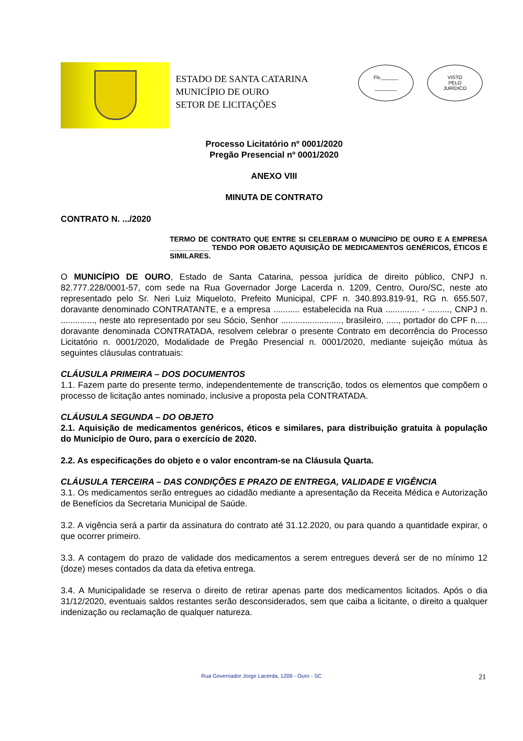ESTADO DE SANTA CATARINA
MUNICÍPIO DE OURO
SETOR DE LICITAÇÕES
Fls.______
________
VISTO
PELO
JURÍDICO
Processo Licitatório nº 0001/2020
Pregão Presencial nº 0001/2020
ANEXO VIII
MINUTA DE CONTRATO
CONTRATO N. .../2020
TERMO DE CONTRATO QUE ENTRE SI CELEBRAM O MUNICÍPIO DE OURO E A EMPRESA __________ TENDO POR OBJETO AQUISIÇÃO DE MEDICAMENTOS GENÉRICOS, ÉTICOS E SIMILARES.
O MUNICÍPIO DE OURO, Estado de Santa Catarina, pessoa jurídica de direito público, CNPJ n. 82.777.228/0001-57, com sede na Rua Governador Jorge Lacerda n. 1209, Centro, Ouro/SC, neste ato representado pelo Sr. Neri Luiz Miqueloto, Prefeito Municipal, CPF n. 340.893.819-91, RG n. 655.507, doravante denominado CONTRATANTE, e a empresa ........... estabelecida na Rua .............. - ........., CNPJ n. .............., neste ato representado por seu Sócio, Senhor ........................., brasileiro, ....., portador do CPF n..... doravante denominada CONTRATADA, resolvem celebrar o presente Contrato em decorrência do Processo Licitatório n. 0001/2020, Modalidade de Pregão Presencial n. 0001/2020, mediante sujeição mútua às seguintes cláusulas contratuais:
CLÁUSULA PRIMEIRA – DOS DOCUMENTOS
1.1. Fazem parte do presente termo, independentemente de transcrição, todos os elementos que compõem o processo de licitação antes nominado, inclusive a proposta pela CONTRATADA.
CLÁUSULA SEGUNDA – DO OBJETO
2.1. Aquisição de medicamentos genéricos, éticos e similares, para distribuição gratuita à população do Município de Ouro, para o exercício de 2020.
2.2. As especificações do objeto e o valor encontram-se na Cláusula Quarta.
CLÁUSULA TERCEIRA – DAS CONDIÇÕES E PRAZO DE ENTREGA, VALIDADE E VIGÊNCIA
3.1. Os medicamentos serão entregues ao cidadão mediante a apresentação da Receita Médica e Autorização de Benefícios da Secretaria Municipal de Saúde.
3.2. A vigência será a partir da assinatura do contrato até 31.12.2020, ou para quando a quantidade expirar, o que ocorrer primeiro.
3.3. A contagem do prazo de validade dos medicamentos a serem entregues deverá ser de no mínimo 12 (doze) meses contados da data da efetiva entrega.
3.4. A Municipalidade se reserva o direito de retirar apenas parte dos medicamentos licitados. Após o dia 31/12/2020, eventuais saldos restantes serão desconsiderados, sem que caiba a licitante, o direito a qualquer indenização ou reclamação de qualquer natureza.
Rua Governador Jorge Lacerda, 1209 - Ouro - SC 21